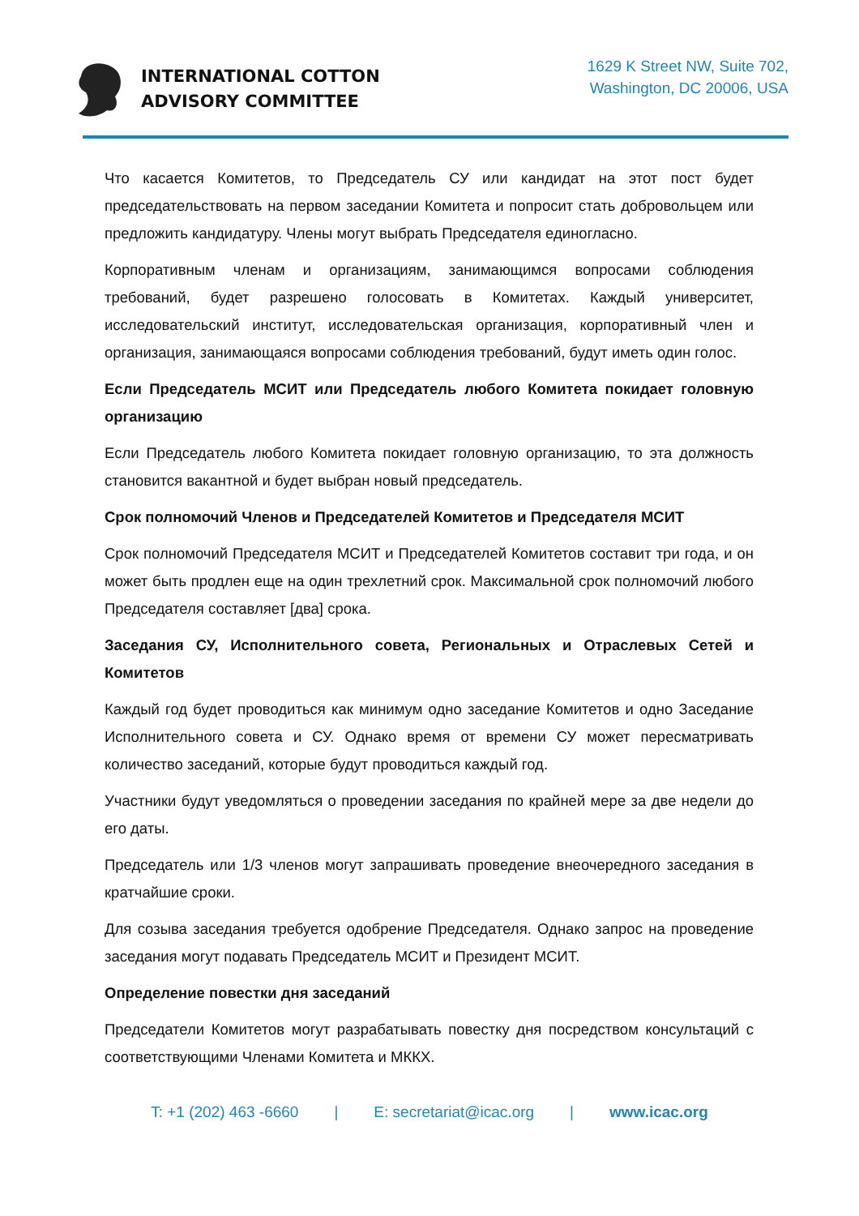INTERNATIONAL COTTON
ADVISORY COMMITTEE
1629 K Street NW, Suite 702,
Washington, DC 20006, USA
Что касается Комитетов, то Председатель СУ или кандидат на этот пост будет председательствовать на первом заседании Комитета и попросит стать добровольцем или предложить кандидатуру. Члены могут выбрать Председателя единогласно.
Корпоративным членам и организациям, занимающимся вопросами соблюдения требований, будет разрешено голосовать в Комитетах. Каждый университет, исследовательский институт, исследовательская организация, корпоративный член и организация, занимающаяся вопросами соблюдения требований, будут иметь один голос.
Если Председатель МСИТ или Председатель любого Комитета покидает головную организацию
Если Председатель любого Комитета покидает головную организацию, то эта должность становится вакантной и будет выбран новый председатель.
Срок полномочий Членов и Председателей Комитетов и Председателя МСИТ
Срок полномочий Председателя МСИТ и Председателей Комитетов составит три года, и он может быть продлен еще на один трехлетний срок. Максимальной срок полномочий любого Председателя составляет [два] срока.
Заседания СУ, Исполнительного совета, Региональных и Отраслевых Сетей и Комитетов
Каждый год будет проводиться как минимум одно заседание Комитетов и одно Заседание Исполнительного совета и СУ. Однако время от времени СУ может пересматривать количество заседаний, которые будут проводиться каждый год.
Участники будут уведомляться о проведении заседания по крайней мере за две недели до его даты.
Председатель или 1/3 членов могут запрашивать проведение внеочередного заседания в кратчайшие сроки.
Для созыва заседания требуется одобрение Председателя. Однако запрос на проведение заседания могут подавать Председатель МСИТ и Президент МСИТ.
Определение повестки дня заседаний
Председатели Комитетов могут разрабатывать повестку дня посредством консультаций с соответствующими Членами Комитета и МККХ.
T: +1 (202) 463 -6660 | E: secretariat@icac.org | www.icac.org